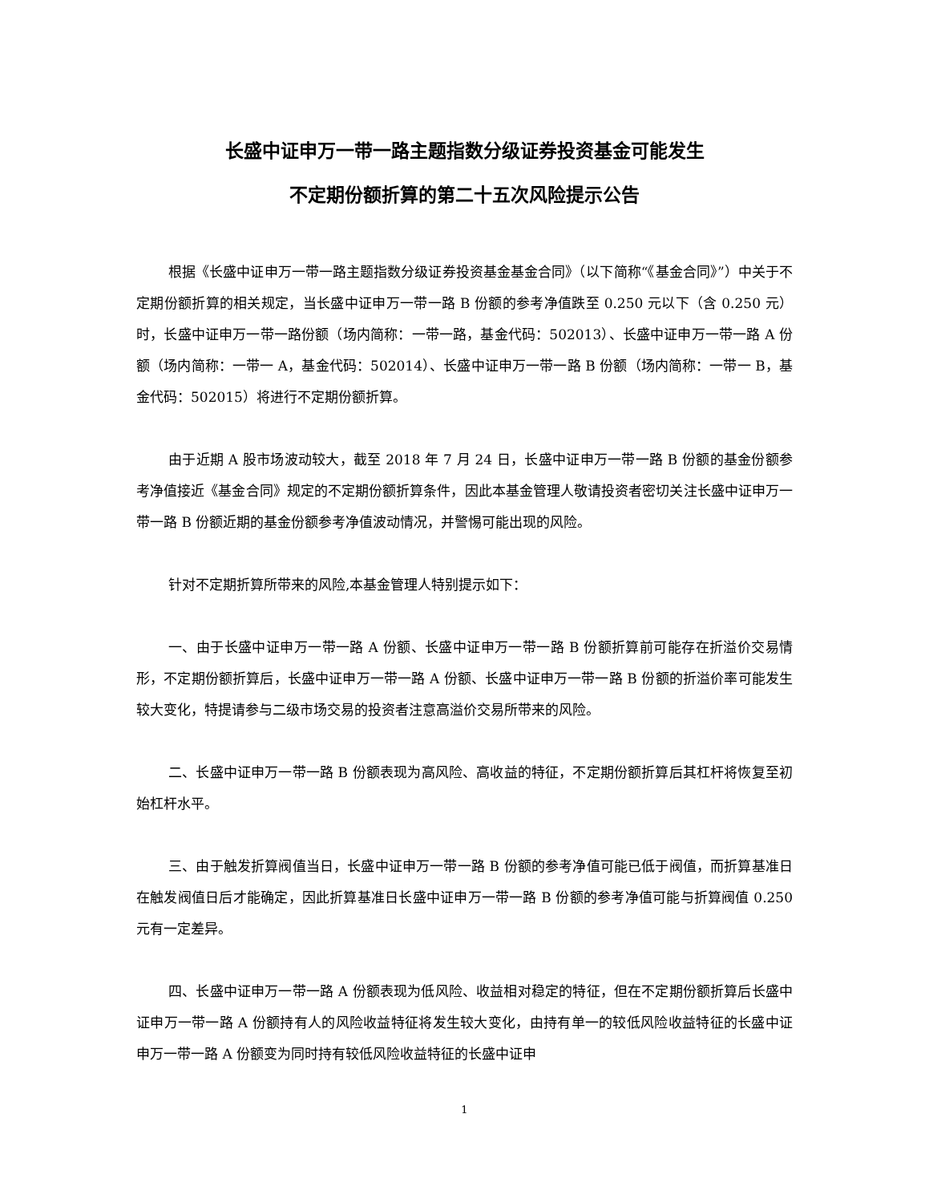长盛中证申万一带一路主题指数分级证券投资基金可能发生
不定期份额折算的第二十五次风险提示公告
根据《长盛中证申万一带一路主题指数分级证券投资基金基金合同》（以下简称“《基金合同》”）中关于不定期份额折算的相关规定，当长盛中证申万一带一路 B 份额的参考净值跌至 0.250 元以下（含 0.250 元）时，长盛中证申万一带一路份额（场内简称：一带一路，基金代码：502013）、长盛中证申万一带一路 A 份额（场内简称：一带一 A，基金代码：502014）、长盛中证申万一带一路 B 份额（场内简称：一带一 B，基金代码：502015）将进行不定期份额折算。
由于近期 A 股市场波动较大，截至 2018 年 7 月 24 日，长盛中证申万一带一路 B 份额的基金份额参考净值接近《基金合同》规定的不定期份额折算条件，因此本基金管理人敬请投资者密切关注长盛中证申万一带一路 B 份额近期的基金份额参考净值波动情况，并警惕可能出现的风险。
针对不定期折算所带来的风险,本基金管理人特别提示如下：
一、由于长盛中证申万一带一路 A 份额、长盛中证申万一带一路 B 份额折算前可能存在折溢价交易情形，不定期份额折算后，长盛中证申万一带一路 A 份额、长盛中证申万一带一路 B 份额的折溢价率可能发生较大变化，特提请参与二级市场交易的投资者注意高溢价交易所带来的风险。
二、长盛中证申万一带一路 B 份额表现为高风险、高收益的特征，不定期份额折算后其杠杆将恢复至初始杠杆水平。
三、由于触发折算阀值当日，长盛中证申万一带一路 B 份额的参考净值可能已低于阀值，而折算基准日在触发阀值日后才能确定，因此折算基准日长盛中证申万一带一路 B 份额的参考净值可能与折算阀值 0.250 元有一定差异。
四、长盛中证申万一带一路 A 份额表现为低风险、收益相对稳定的特征，但在不定期份额折算后长盛中证申万一带一路 A 份额持有人的风险收益特征将发生较大变化，由持有单一的较低风险收益特征的长盛中证申万一带一路 A 份额变为同时持有较低风险收益特征的长盛中证申
1